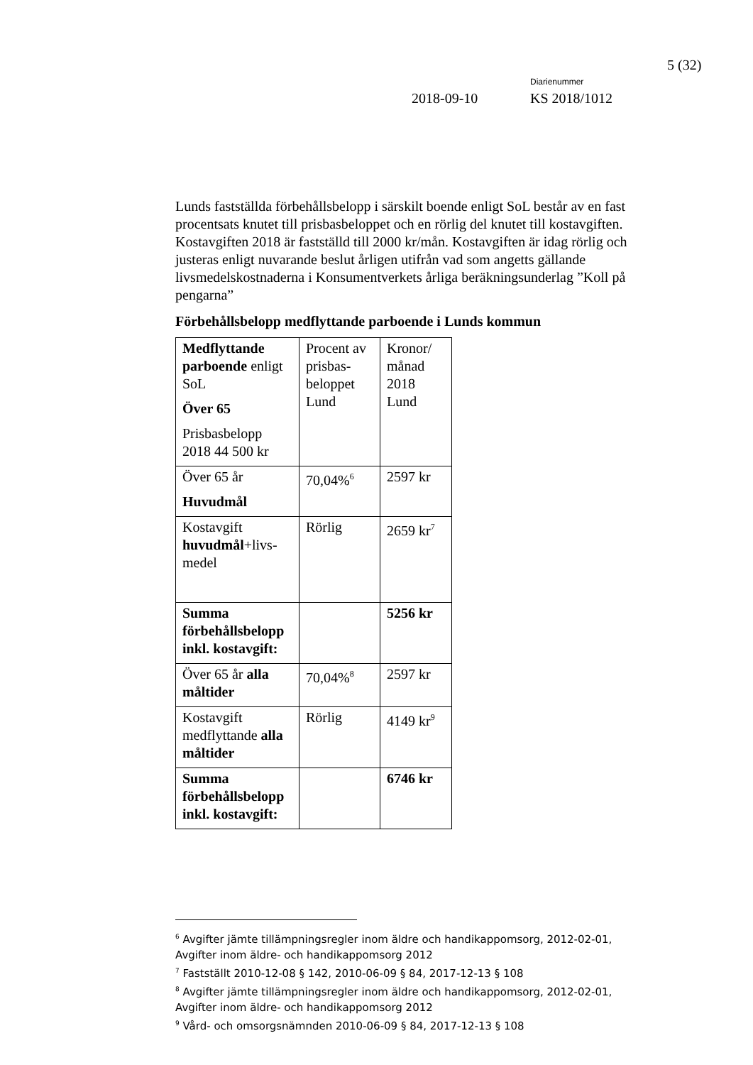5 (32)
Diarienummer
2018-09-10 KS 2018/1012
Lunds fastställda förbehållsbelopp i särskilt boende enligt SoL består av en fast procentsats knutet till prisbasbeloppet och en rörlig del knutet till kostavgiften. Kostavgiften 2018 är fastställd till 2000 kr/mån. Kostavgiften är idag rörlig och justeras enligt nuvarande beslut årligen utifrån vad som angetts gällande livsmedelskostnaderna i Konsumentverkets årliga beräkningsunderlag ”Koll på pengarna”
Förbehållsbelopp medflyttande parboende i Lunds kommun
| Medflyttande parboende enligt SoL Över 65 Prisbasbelopp 2018 44 500 kr | Procent av prisbas-beloppet Lund | Kronor/ månad 2018 Lund |
| Över 65 år Huvudmål | 70,04%<sup>6</sup> | 2597 kr |
| Kostavgift huvudmål +livs-medel | Rörlig | 2659 kr<sup>7</sup> |
| Summa förbehållsbelopp inkl. kostavgift: | | 5256 kr |
| Över 65 år alla måltider | 70,04%<sup>8</sup> | 2597 kr |
| Kostavgift medflyttande alla måltider | Rörlig | 4149 kr<sup>9</sup> |
| Summa förbehållsbelopp inkl. kostavgift: | | 6746 kr |
<sup>6</sup> Avgifter jämte tillämpningsregler inom äldre och handikappomsorg, 2012-02-01, Avgifter inom äldre- och handikappomsorg 2012
<sup>7</sup> Fastställt 2010-12-08 § 142, 2010-06-09 § 84, 2017-12-13 § 108
<sup>8</sup> Avgifter jämte tillämpningsregler inom äldre och handikappomsorg, 2012-02-01, Avgifter inom äldre- och handikappomsorg 2012
<sup>9</sup> Vård- och omsorgsnämnden 2010-06-09 § 84, 2017-12-13 § 108